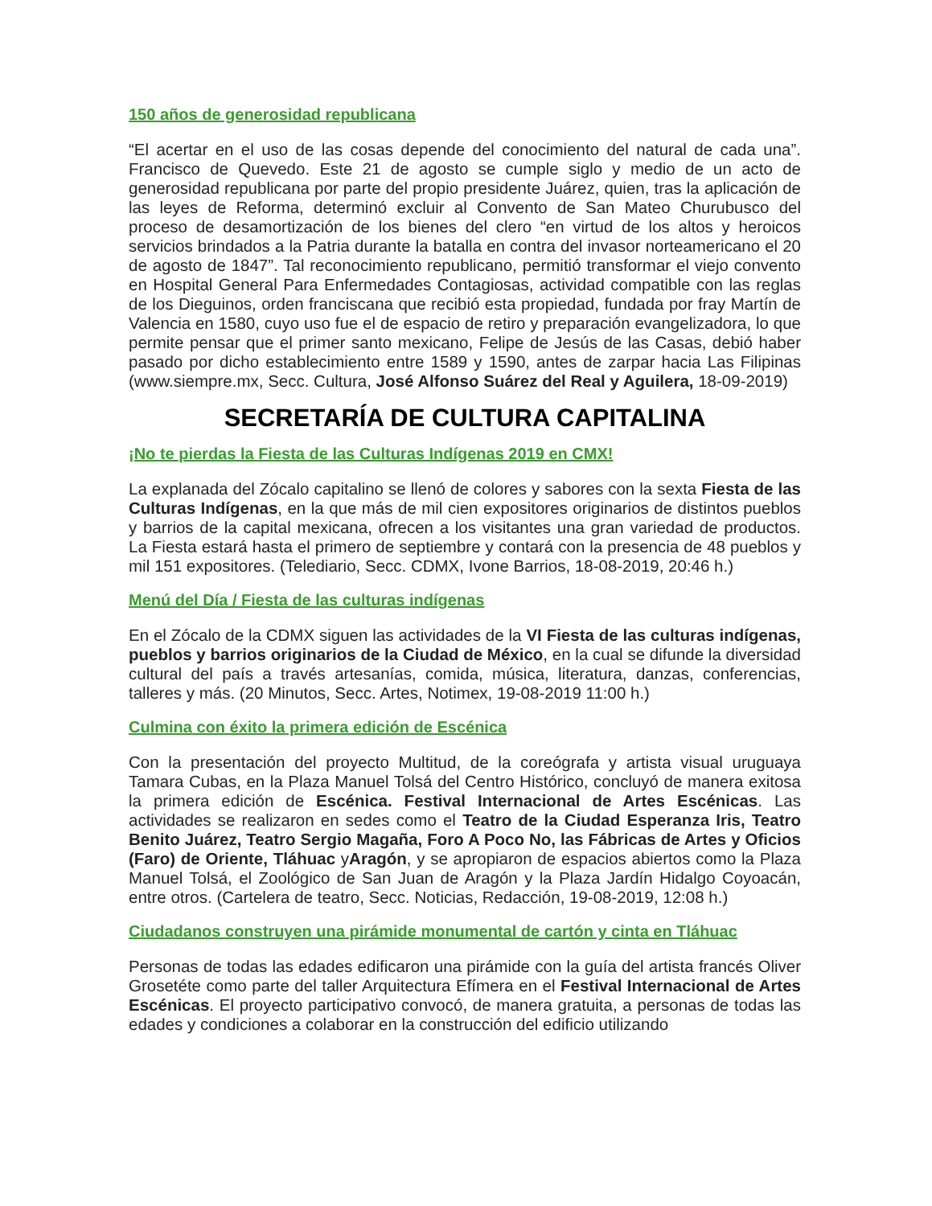150 años de generosidad republicana
“El acertar en el uso de las cosas depende del conocimiento del natural de cada una”. Francisco de Quevedo. Este 21 de agosto se cumple siglo y medio de un acto de generosidad republicana por parte del propio presidente Juárez, quien, tras la aplicación de las leyes de Reforma, determinó excluir al Convento de San Mateo Churubusco del proceso de desamortización de los bienes del clero “en virtud de los altos y heroicos servicios brindados a la Patria durante la batalla en contra del invasor norteamericano el 20 de agosto de 1847”. Tal reconocimiento republicano, permitió transformar el viejo convento en Hospital General Para Enfermedades Contagiosas, actividad compatible con las reglas de los Dieguinos, orden franciscana que recibió esta propiedad, fundada por fray Martín de Valencia en 1580, cuyo uso fue el de espacio de retiro y preparación evangelizadora, lo que permite pensar que el primer santo mexicano, Felipe de Jesús de las Casas, debió haber pasado por dicho establecimiento entre 1589 y 1590, antes de zarpar hacia Las Filipinas (www.siempre.mx, Secc. Cultura, José Alfonso Suárez del Real y Aguilera, 18-09-2019)
SECRETARÍA DE CULTURA CAPITALINA
¡No te pierdas la Fiesta de las Culturas Indígenas 2019 en CMX!
La explanada del Zócalo capitalino se llenó de colores y sabores con la sexta Fiesta de las Culturas Indígenas, en la que más de mil cien expositores originarios de distintos pueblos y barrios de la capital mexicana, ofrecen a los visitantes una gran variedad de productos. La Fiesta estará hasta el primero de septiembre y contará con la presencia de 48 pueblos y mil 151 expositores. (Telediario, Secc. CDMX, Ivone Barrios, 18-08-2019, 20:46 h.)
Menú del Día / Fiesta de las culturas indígenas
En el Zócalo de la CDMX siguen las actividades de la VI Fiesta de las culturas indígenas, pueblos y barrios originarios de la Ciudad de México, en la cual se difunde la diversidad cultural del país a través artesanías, comida, música, literatura, danzas, conferencias, talleres y más. (20 Minutos, Secc. Artes, Notimex, 19-08-2019 11:00 h.)
Culmina con éxito la primera edición de Escénica
Con la presentación del proyecto Multitud, de la coreógrafa y artista visual uruguaya Tamara Cubas, en la Plaza Manuel Tolsá del Centro Histórico, concluyó de manera exitosa la primera edición de Escénica. Festival Internacional de Artes Escénicas. Las actividades se realizaron en sedes como el Teatro de la Ciudad Esperanza Iris, Teatro Benito Juárez, Teatro Sergio Magaña, Foro A Poco No, las Fábricas de Artes y Oficios (Faro) de Oriente, Tláhuac yAragón, y se apropiaron de espacios abiertos como la Plaza Manuel Tolsá, el Zoológico de San Juan de Aragón y la Plaza Jardín Hidalgo Coyoacán, entre otros. (Cartelera de teatro, Secc. Noticias, Redacción, 19-08-2019, 12:08 h.)
Ciudadanos construyen una pirámide monumental de cartón y cinta en Tláhuac
Personas de todas las edades edificaron una pirámide con la guía del artista francés Oliver Grosetéte como parte del taller Arquitectura Efímera en el Festival Internacional de Artes Escénicas. El proyecto participativo convocó, de manera gratuita, a personas de todas las edades y condiciones a colaborar en la construcción del edificio utilizando